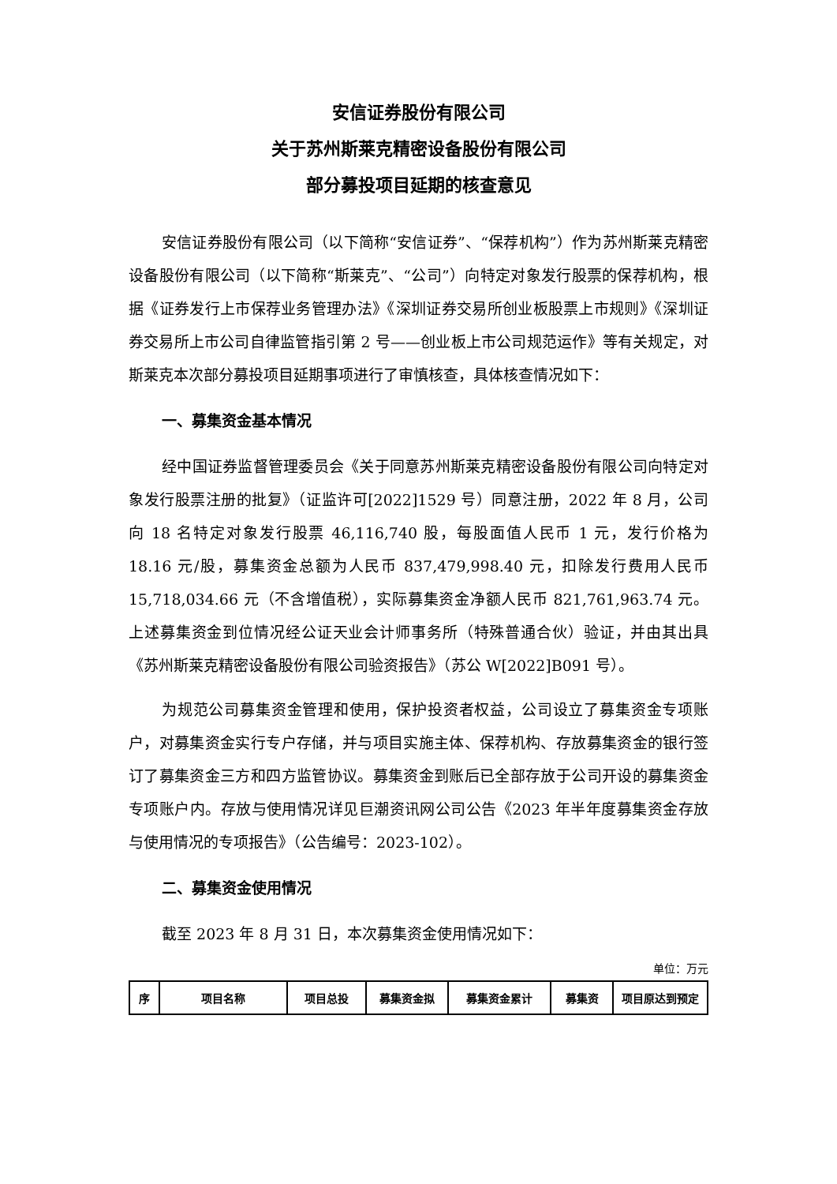安信证券股份有限公司
关于苏州斯莱克精密设备股份有限公司
部分募投项目延期的核查意见
安信证券股份有限公司（以下简称“安信证券”、“保荐机构”）作为苏州斯莱克精密设备股份有限公司（以下简称“斯莱克”、“公司”）向特定对象发行股票的保荐机构，根据《证券发行上市保荐业务管理办法》《深圳证券交易所创业板股票上市规则》《深圳证券交易所上市公司自律监管指引第 2 号——创业板上市公司规范运作》等有关规定，对斯莱克本次部分募投项目延期事项进行了审慎核查，具体核查情况如下：
一、募集资金基本情况
经中国证券监督管理委员会《关于同意苏州斯莱克精密设备股份有限公司向特定对象发行股票注册的批复》（证监许可[2022]1529 号）同意注册，2022 年 8 月，公司向 18 名特定对象发行股票 46,116,740 股，每股面值人民币 1 元，发行价格为 18.16 元/股，募集资金总额为人民币 837,479,998.40 元，扣除发行费用人民币 15,718,034.66 元（不含增值税），实际募集资金净额人民币 821,761,963.74 元。上述募集资金到位情况经公证天业会计师事务所（特殊普通合伙）验证，并由其出具《苏州斯莱克精密设备股份有限公司验资报告》（苏公 W[2022]B091 号）。
为规范公司募集资金管理和使用，保护投资者权益，公司设立了募集资金专项账户，对募集资金实行专户存储，并与项目实施主体、保荐机构、存放募集资金的银行签订了募集资金三方和四方监管协议。募集资金到账后已全部存放于公司开设的募集资金专项账户内。存放与使用情况详见巨潮资讯网公司公告《2023 年半年度募集资金存放与使用情况的专项报告》（公告编号：2023-102）。
二、募集资金使用情况
截至 2023 年 8 月 31 日，本次募集资金使用情况如下：
单位：万元
| 序 | 项目名称 | 项目总投 | 募集资金拟 | 募集资金累计 | 募集资 | 项目原达到预定 |
| --- | --- | --- | --- | --- | --- | --- |